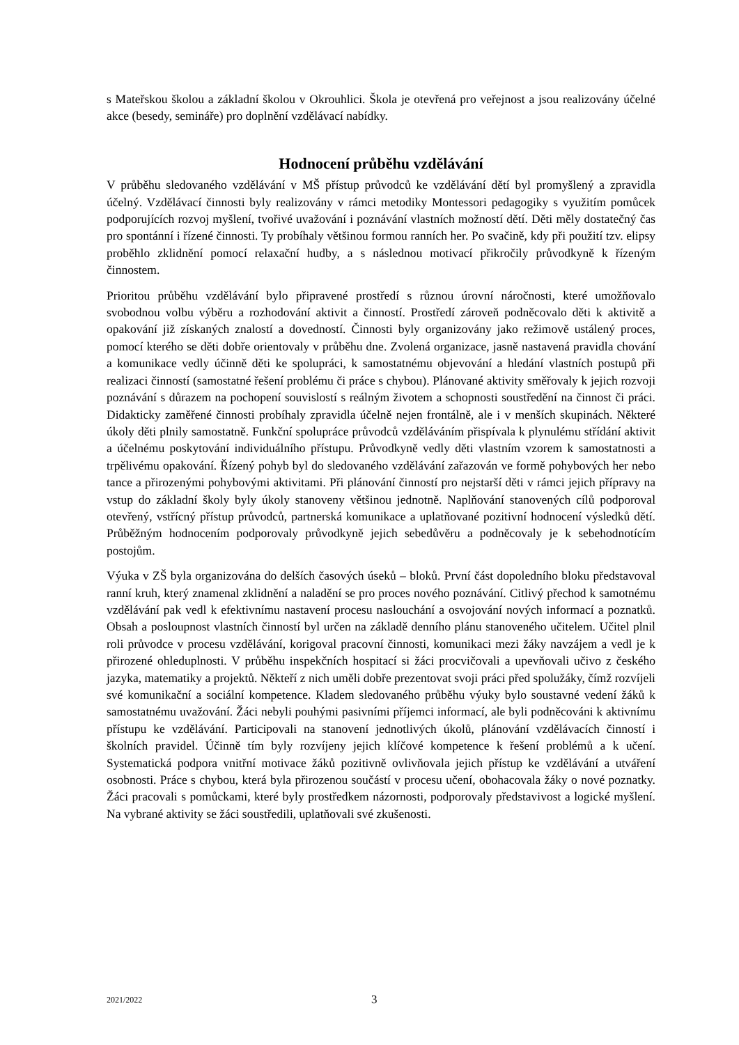s Mateřskou školou a základní školou v Okrouhlici. Škola je otevřená pro veřejnost a jsou realizovány účelné akce (besedy, semináře) pro doplnění vzdělávací nabídky.
Hodnocení průběhu vzdělávání
V průběhu sledovaného vzdělávání v MŠ přístup průvodců ke vzdělávání dětí byl promyšlený a zpravidla účelný. Vzdělávací činnosti byly realizovány v rámci metodiky Montessori pedagogiky s využitím pomůcek podporujících rozvoj myšlení, tvořivé uvažování i poznávání vlastních možností dětí. Děti měly dostatečný čas pro spontánní i řízené činnosti. Ty probíhaly většinou formou ranních her. Po svačině, kdy při použití tzv. elipsy proběhlo zklidnění pomocí relaxační hudby, a s následnou motivací přikročily průvodkyně k řízeným činnostem.
Prioritou průběhu vzdělávání bylo připravené prostředí s různou úrovní náročnosti, které umožňovalo svobodnou volbu výběru a rozhodování aktivit a činností. Prostředí zároveň podněcovalo děti k aktivitě a opakování již získaných znalostí a dovedností. Činnosti byly organizovány jako režimově ustálený proces, pomocí kterého se děti dobře orientovaly v průběhu dne. Zvolená organizace, jasně nastavená pravidla chování a komunikace vedly účinně děti ke spolupráci, k samostatnému objevování a hledání vlastních postupů při realizaci činností (samostatné řešení problému či práce s chybou). Plánované aktivity směřovaly k jejich rozvoji poznávání s důrazem na pochopení souvislostí s reálným životem a schopnosti soustředění na činnost či práci. Didakticky zaměřené činnosti probíhaly zpravidla účelně nejen frontálně, ale i v menších skupinách. Některé úkoly děti plnily samostatně. Funkční spolupráce průvodců vzděláváním přispívala k plynulému střídání aktivit a účelnému poskytování individuálního přístupu. Průvodkyně vedly děti vlastním vzorem k samostatnosti a trpělivému opakování. Řízený pohyb byl do sledovaného vzdělávání zařazován ve formě pohybových her nebo tance a přirozenými pohybovými aktivitami. Při plánování činností pro nejstarší děti v rámci jejich přípravy na vstup do základní školy byly úkoly stanoveny většinou jednotně. Naplňování stanovených cílů podporoval otevřený, vstřícný přístup průvodců, partnerská komunikace a uplatňované pozitivní hodnocení výsledků dětí. Průběžným hodnocením podporovaly průvodkyně jejich sebedůvěru a podněcovaly je k sebehodnotícím postojům.
Výuka v ZŠ byla organizována do delších časových úseků – bloků. První část dopoledního bloku představoval ranní kruh, který znamenal zklidnění a naladění se pro proces nového poznávání. Citlivý přechod k samotnému vzdělávání pak vedl k efektivnímu nastavení procesu naslouchání a osvojování nových informací a poznatků. Obsah a posloupnost vlastních činností byl určen na základě denního plánu stanoveného učitelem. Učitel plnil roli průvodce v procesu vzdělávání, korigoval pracovní činnosti, komunikaci mezi žáky navzájem a vedl je k přirozené ohleduplnosti. V průběhu inspekčních hospitací si žáci procvičovali a upevňovali učivo z českého jazyka, matematiky a projektů. Někteří z nich uměli dobře prezentovat svoji práci před spolužáky, čímž rozvíjeli své komunikační a sociální kompetence. Kladem sledovaného průběhu výuky bylo soustavné vedení žáků k samostatnému uvažování. Žáci nebyli pouhými pasivními příjemci informací, ale byli podněcováni k aktivnímu přístupu ke vzdělávání. Participovali na stanovení jednotlivých úkolů, plánování vzdělávacích činností i školních pravidel. Účinně tím byly rozvíjeny jejich klíčové kompetence k řešení problémů a k učení. Systematická podpora vnitřní motivace žáků pozitivně ovlivňovala jejich přístup ke vzdělávání a utváření osobnosti. Práce s chybou, která byla přirozenou součástí v procesu učení, obohacovala žáky o nové poznatky. Žáci pracovali s pomůckami, které byly prostředkem názornosti, podporovaly představivost a logické myšlení. Na vybrané aktivity se žáci soustředili, uplatňovali své zkušenosti.
2021/2022 3